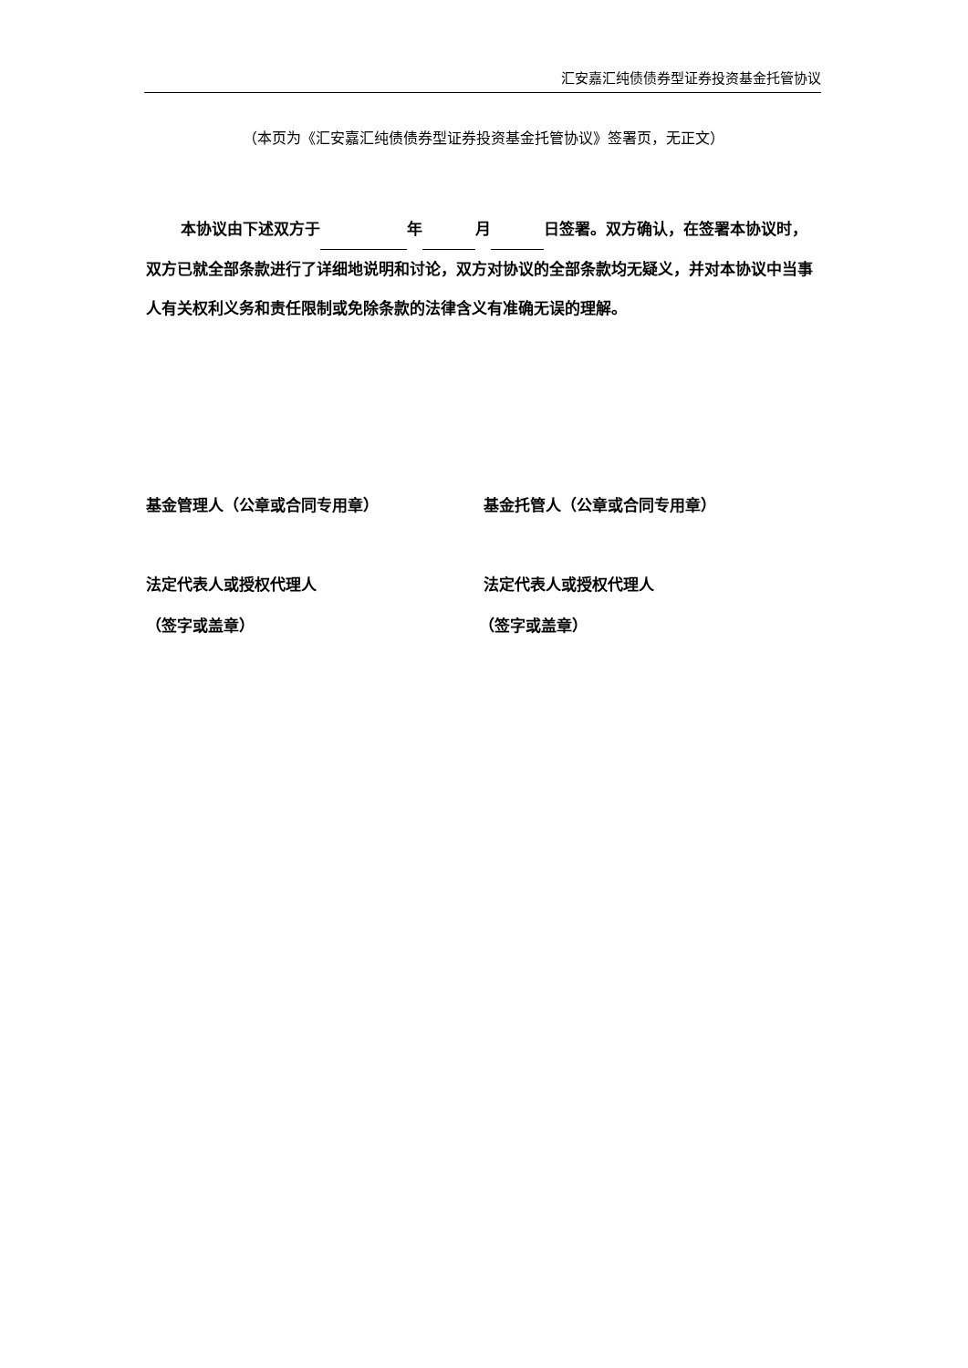汇安嘉汇纯债债券型证券投资基金托管协议
（本页为《汇安嘉汇纯债债券型证券投资基金托管协议》签署页，无正文）
本协议由下述双方于 年 月 日签署。双方确认，在签署本协议时，双方已就全部条款进行了详细地说明和讨论，双方对协议的全部条款均无疑义，并对本协议中当事人有关权利义务和责任限制或免除条款的法律含义有准确无误的理解。
基金管理人（公章或合同专用章） 基金托管人（公章或合同专用章）
法定代表人或授权代理人 法定代表人或授权代理人
（签字或盖章） （签字或盖章）